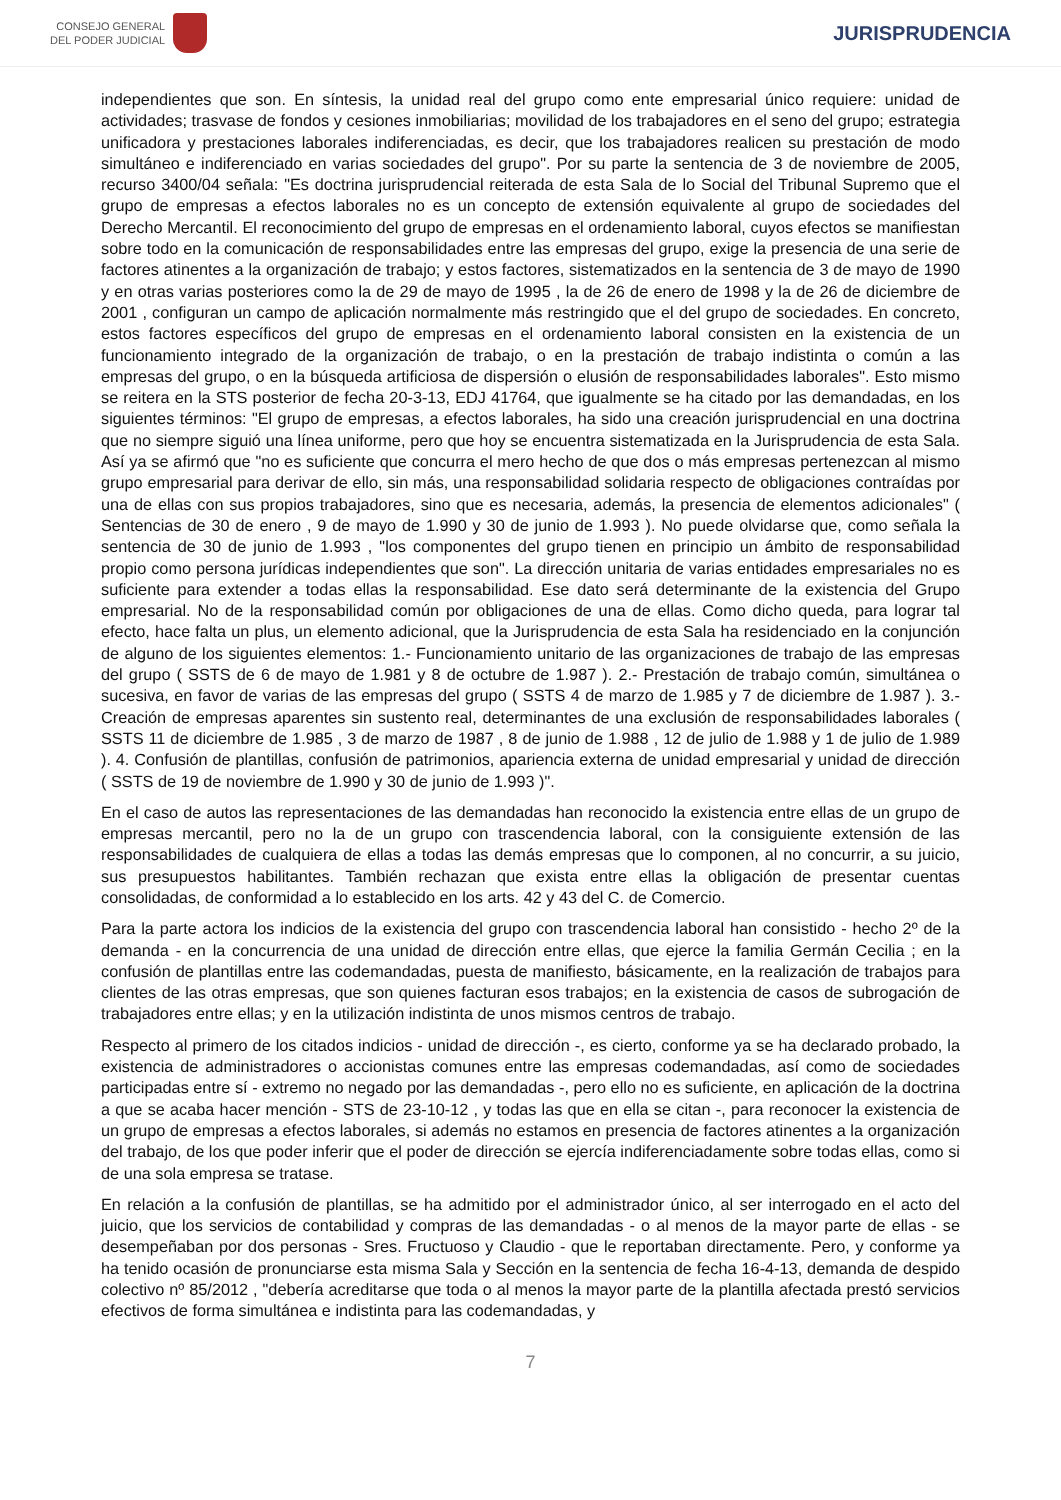CONSEJO GENERAL
DEL PODER JUDICIAL
JURISPRUDENCIA
independientes que son. En síntesis, la unidad real del grupo como ente empresarial único requiere: unidad de actividades; trasvase de fondos y cesiones inmobiliarias; movilidad de los trabajadores en el seno del grupo; estrategia unificadora y prestaciones laborales indiferenciadas, es decir, que los trabajadores realicen su prestación de modo simultáneo e indiferenciado en varias sociedades del grupo". Por su parte la sentencia de 3 de noviembre de 2005, recurso 3400/04 señala: "Es doctrina jurisprudencial reiterada de esta Sala de lo Social del Tribunal Supremo que el grupo de empresas a efectos laborales no es un concepto de extensión equivalente al grupo de sociedades del Derecho Mercantil. El reconocimiento del grupo de empresas en el ordenamiento laboral, cuyos efectos se manifiestan sobre todo en la comunicación de responsabilidades entre las empresas del grupo, exige la presencia de una serie de factores atinentes a la organización de trabajo; y estos factores, sistematizados en la sentencia de 3 de mayo de 1990 y en otras varias posteriores como la de 29 de mayo de 1995 , la de 26 de enero de 1998 y la de 26 de diciembre de 2001 , configuran un campo de aplicación normalmente más restringido que el del grupo de sociedades. En concreto, estos factores específicos del grupo de empresas en el ordenamiento laboral consisten en la existencia de un funcionamiento integrado de la organización de trabajo, o en la prestación de trabajo indistinta o común a las empresas del grupo, o en la búsqueda artificiosa de dispersión o elusión de responsabilidades laborales". Esto mismo se reitera en la STS posterior de fecha 20-3-13, EDJ 41764, que igualmente se ha citado por las demandadas, en los siguientes términos: "El grupo de empresas, a efectos laborales, ha sido una creación jurisprudencial en una doctrina que no siempre siguió una línea uniforme, pero que hoy se encuentra sistematizada en la Jurisprudencia de esta Sala. Así ya se afirmó que "no es suficiente que concurra el mero hecho de que dos o más empresas pertenezcan al mismo grupo empresarial para derivar de ello, sin más, una responsabilidad solidaria respecto de obligaciones contraídas por una de ellas con sus propios trabajadores, sino que es necesaria, además, la presencia de elementos adicionales" ( Sentencias de 30 de enero , 9 de mayo de 1.990 y 30 de junio de 1.993 ). No puede olvidarse que, como señala la sentencia de 30 de junio de 1.993 , "los componentes del grupo tienen en principio un ámbito de responsabilidad propio como persona jurídicas independientes que son". La dirección unitaria de varias entidades empresariales no es suficiente para extender a todas ellas la responsabilidad. Ese dato será determinante de la existencia del Grupo empresarial. No de la responsabilidad común por obligaciones de una de ellas. Como dicho queda, para lograr tal efecto, hace falta un plus, un elemento adicional, que la Jurisprudencia de esta Sala ha residenciado en la conjunción de alguno de los siguientes elementos: 1.- Funcionamiento unitario de las organizaciones de trabajo de las empresas del grupo ( SSTS de 6 de mayo de 1.981 y 8 de octubre de 1.987 ). 2.- Prestación de trabajo común, simultánea o sucesiva, en favor de varias de las empresas del grupo ( SSTS 4 de marzo de 1.985 y 7 de diciembre de 1.987 ). 3.- Creación de empresas aparentes sin sustento real, determinantes de una exclusión de responsabilidades laborales ( SSTS 11 de diciembre de 1.985 , 3 de marzo de 1987 , 8 de junio de 1.988 , 12 de julio de 1.988 y 1 de julio de 1.989 ). 4. Confusión de plantillas, confusión de patrimonios, apariencia externa de unidad empresarial y unidad de dirección ( SSTS de 19 de noviembre de 1.990 y 30 de junio de 1.993 )".
En el caso de autos las representaciones de las demandadas han reconocido la existencia entre ellas de un grupo de empresas mercantil, pero no la de un grupo con trascendencia laboral, con la consiguiente extensión de las responsabilidades de cualquiera de ellas a todas las demás empresas que lo componen, al no concurrir, a su juicio, sus presupuestos habilitantes. También rechazan que exista entre ellas la obligación de presentar cuentas consolidadas, de conformidad a lo establecido en los arts. 42 y 43 del C. de Comercio.
Para la parte actora los indicios de la existencia del grupo con trascendencia laboral han consistido - hecho 2º de la demanda - en la concurrencia de una unidad de dirección entre ellas, que ejerce la familia Germán Cecilia ; en la confusión de plantillas entre las codemandadas, puesta de manifiesto, básicamente, en la realización de trabajos para clientes de las otras empresas, que son quienes facturan esos trabajos; en la existencia de casos de subrogación de trabajadores entre ellas; y en la utilización indistinta de unos mismos centros de trabajo.
Respecto al primero de los citados indicios - unidad de dirección -, es cierto, conforme ya se ha declarado probado, la existencia de administradores o accionistas comunes entre las empresas codemandadas, así como de sociedades participadas entre sí - extremo no negado por las demandadas -, pero ello no es suficiente, en aplicación de la doctrina a que se acaba hacer mención - STS de 23-10-12 , y todas las que en ella se citan -, para reconocer la existencia de un grupo de empresas a efectos laborales, si además no estamos en presencia de factores atinentes a la organización del trabajo, de los que poder inferir que el poder de dirección se ejercía indiferenciadamente sobre todas ellas, como si de una sola empresa se tratase.
En relación a la confusión de plantillas, se ha admitido por el administrador único, al ser interrogado en el acto del juicio, que los servicios de contabilidad y compras de las demandadas - o al menos de la mayor parte de ellas - se desempeñaban por dos personas - Sres. Fructuoso y Claudio - que le reportaban directamente. Pero, y conforme ya ha tenido ocasión de pronunciarse esta misma Sala y Sección en la sentencia de fecha 16-4-13, demanda de despido colectivo nº 85/2012 , "debería acreditarse que toda o al menos la mayor parte de la plantilla afectada prestó servicios efectivos de forma simultánea e indistinta para las codemandadas, y
7